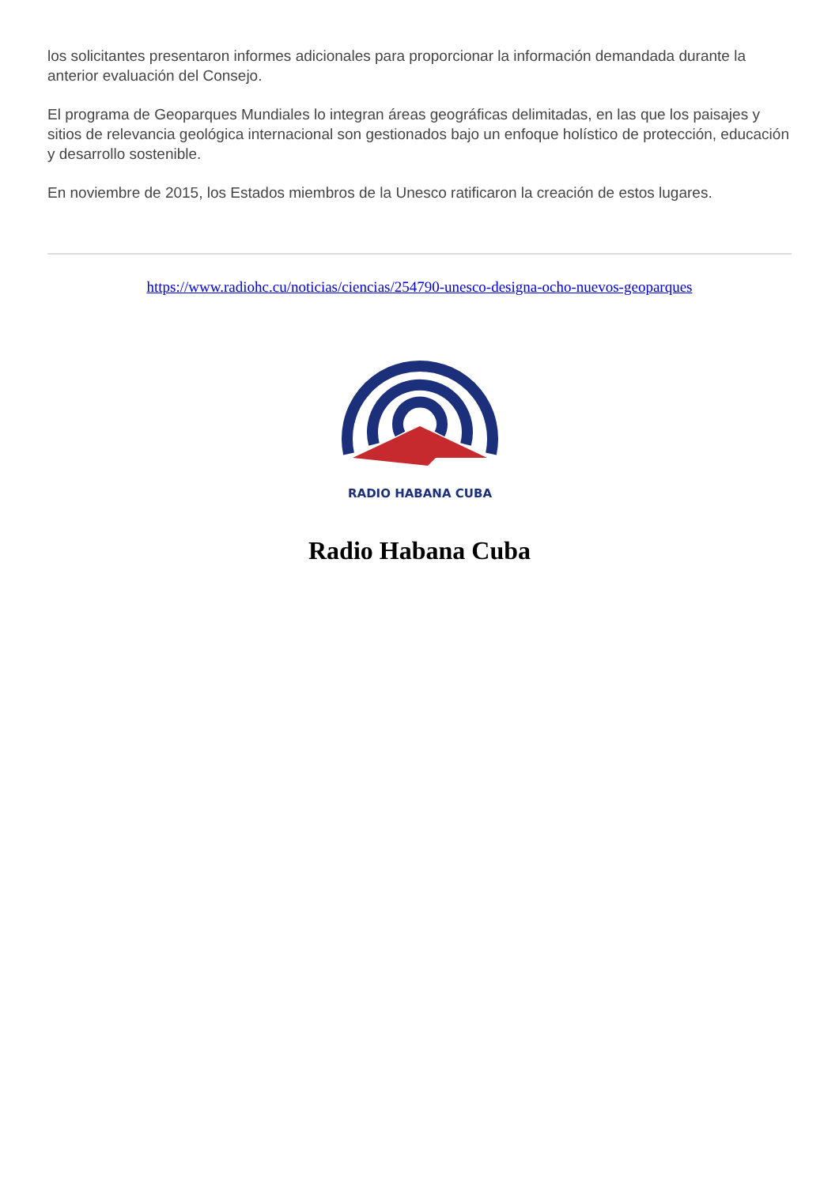los solicitantes presentaron informes adicionales para proporcionar la información demandada durante la anterior evaluación del Consejo.
El programa de Geoparques Mundiales lo integran áreas geográficas delimitadas, en las que los paisajes y sitios de relevancia geológica internacional son gestionados bajo un enfoque holístico de protección, educación y desarrollo sostenible.
En noviembre de 2015, los Estados miembros de la Unesco ratificaron la creación de estos lugares.
https://www.radiohc.cu/noticias/ciencias/254790-unesco-designa-ocho-nuevos-geoparques
RADIO HABANA CUBA
Radio Habana Cuba